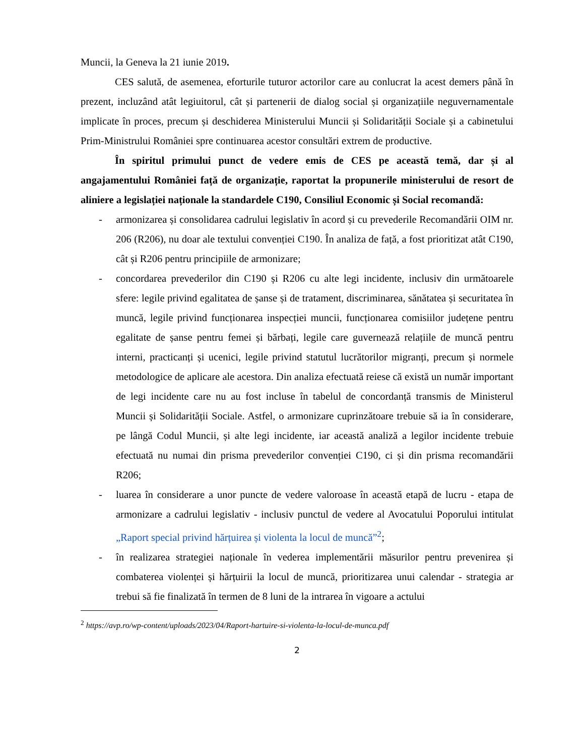Muncii, la Geneva la 21 iunie 2019.
CES salută, de asemenea, eforturile tuturor actorilor care au conlucrat la acest demers până în prezent, incluzând atât legiuitorul, cât și partenerii de dialog social și organizațiile neguvernamentale implicate în proces, precum și deschiderea Ministerului Muncii și Solidarității Sociale și a cabinetului Prim-Ministrului României spre continuarea acestor consultări extrem de productive.
În spiritul primului punct de vedere emis de CES pe această temă, dar și al angajamentului României față de organizație, raportat la propunerile ministerului de resort de aliniere a legislației naționale la standardele C190, Consiliul Economic și Social recomandă:
- armonizarea și consolidarea cadrului legislativ în acord și cu prevederile Recomandării OIM nr. 206 (R206), nu doar ale textului convenției C190. În analiza de față, a fost prioritizat atât C190, cât și R206 pentru principiile de armonizare;
- concordarea prevederilor din C190 și R206 cu alte legi incidente, inclusiv din următoarele sfere: legile privind egalitatea de șanse și de tratament, discriminarea, sănătatea și securitatea în muncă, legile privind funcționarea inspecției muncii, funcționarea comisiilor județene pentru egalitate de șanse pentru femei și bărbați, legile care guvernează relațiile de muncă pentru interni, practicanți și ucenici, legile privind statutul lucrătorilor migranți, precum și normele metodologice de aplicare ale acestora. Din analiza efectuată reiese că există un număr important de legi incidente care nu au fost incluse în tabelul de concordanță transmis de Ministerul Muncii și Solidarității Sociale. Astfel, o armonizare cuprinzătoare trebuie să ia în considerare, pe lângă Codul Muncii, și alte legi incidente, iar această analiză a legilor incidente trebuie efectuată nu numai din prisma prevederilor convenției C190, ci și din prisma recomandării R206;
- luarea în considerare a unor puncte de vedere valoroase în această etapă de lucru - etapa de armonizare a cadrului legislativ - inclusiv punctul de vedere al Avocatului Poporului intitulat „Raport special privind hărțuirea și violenta la locul de muncă”<sup>2</sup>;
- în realizarea strategiei naționale în vederea implementării măsurilor pentru prevenirea și combaterea violenței și hărțuirii la locul de muncă, prioritizarea unui calendar - strategia ar trebui să fie finalizată în termen de 8 luni de la intrarea în vigoare a actului
<sup>2</sup> https://avp.ro/wp-content/uploads/2023/04/Raport-hartuire-si-violenta-la-locul-de-munca.pdf
2